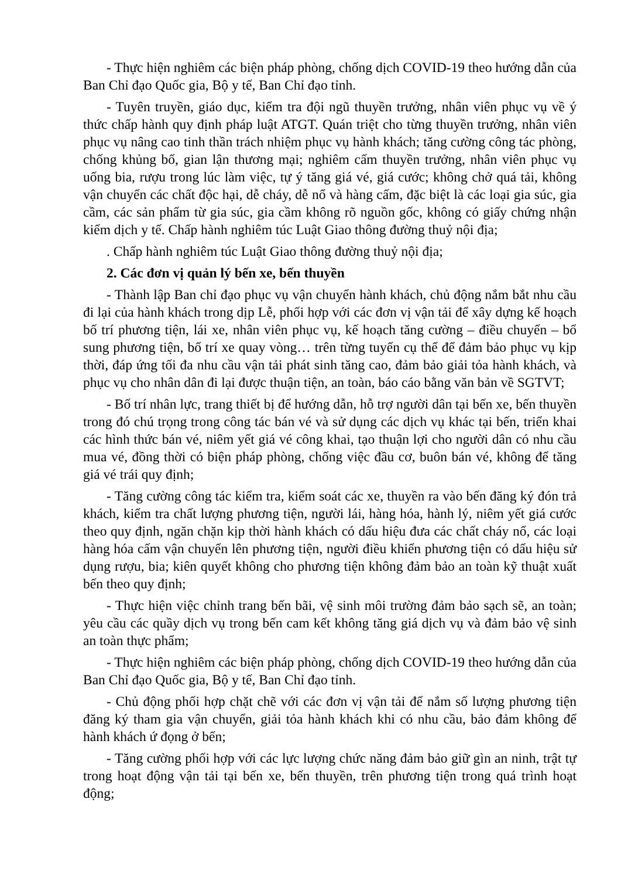- Thực hiện nghiêm các biện pháp phòng, chống dịch COVID-19 theo hướng dẫn của Ban Chỉ đạo Quốc gia, Bộ y tế, Ban Chỉ đạo tỉnh.
- Tuyên truyền, giáo dục, kiểm tra đội ngũ thuyền trưởng, nhân viên phục vụ về ý thức chấp hành quy định pháp luật ATGT. Quán triệt cho từng thuyền trưởng, nhân viên phục vụ nâng cao tinh thần trách nhiệm phục vụ hành khách; tăng cường công tác phòng, chống khủng bố, gian lận thương mại; nghiêm cấm thuyền trưởng, nhân viên phục vụ uống bia, rượu trong lúc làm việc, tự ý tăng giá vé, giá cước; không chở quá tải, không vận chuyển các chất độc hại, dễ cháy, dễ nổ và hàng cấm, đặc biệt là các loại gia súc, gia cầm, các sản phẩm từ gia súc, gia cầm không rõ nguồn gốc, không có giấy chứng nhận kiểm dịch y tế. Chấp hành nghiêm túc Luật Giao thông đường thuỷ nội địa;
. Chấp hành nghiêm túc Luật Giao thông đường thuỷ nội địa;
2. Các đơn vị quản lý bến xe, bến thuyền
- Thành lập Ban chỉ đạo phục vụ vận chuyển hành khách, chủ động nắm bắt nhu cầu đi lại của hành khách trong dịp Lễ, phối hợp với các đơn vị vận tải để xây dựng kế hoạch bố trí phương tiện, lái xe, nhân viên phục vụ, kế hoạch tăng cường – điều chuyển – bổ sung phương tiện, bố trí xe quay vòng… trên từng tuyến cụ thể để đảm bảo phục vụ kịp thời, đáp ứng tối đa nhu cầu vận tải phát sinh tăng cao, đảm bảo giải tỏa hành khách, và phục vụ cho nhân dân đi lại được thuận tiện, an toàn, báo cáo bằng văn bản về SGTVT;
- Bố trí nhân lực, trang thiết bị để hướng dẫn, hỗ trợ người dân tại bến xe, bến thuyền trong đó chú trọng trong công tác bán vé và sử dụng các dịch vụ khác tại bến, triển khai các hình thức bán vé, niêm yết giá vé công khai, tạo thuận lợi cho người dân có nhu cầu mua vé, đồng thời có biện pháp phòng, chống việc đầu cơ, buôn bán vé, không để tăng giá vé trái quy định;
- Tăng cường công tác kiểm tra, kiểm soát các xe, thuyền ra vào bến đăng ký đón trả khách, kiểm tra chất lượng phương tiện, người lái, hàng hóa, hành lý, niêm yết giá cước theo quy định, ngăn chặn kịp thời hành khách có dấu hiệu đưa các chất cháy nổ, các loại hàng hóa cấm vận chuyển lên phương tiện, người điều khiển phương tiện có dấu hiệu sử dụng rượu, bia; kiên quyết không cho phương tiện không đảm bảo an toàn kỹ thuật xuất bến theo quy định;
- Thực hiện việc chỉnh trang bến bãi, vệ sinh môi trường đảm bảo sạch sẽ, an toàn; yêu cầu các quầy dịch vụ trong bến cam kết không tăng giá dịch vụ và đảm bảo vệ sinh an toàn thực phẩm;
- Thực hiện nghiêm các biện pháp phòng, chống dịch COVID-19 theo hướng dẫn của Ban Chỉ đạo Quốc gia, Bộ y tế, Ban Chỉ đạo tỉnh.
- Chủ động phối hợp chặt chẽ với các đơn vị vận tải để nắm số lượng phương tiện đăng ký tham gia vận chuyển, giải tỏa hành khách khi có nhu cầu, bảo đảm không để hành khách ứ đọng ở bến;
- Tăng cường phối hợp với các lực lượng chức năng đảm bảo giữ gìn an ninh, trật tự trong hoạt động vận tải tại bến xe, bến thuyền, trên phương tiện trong quá trình hoạt động;